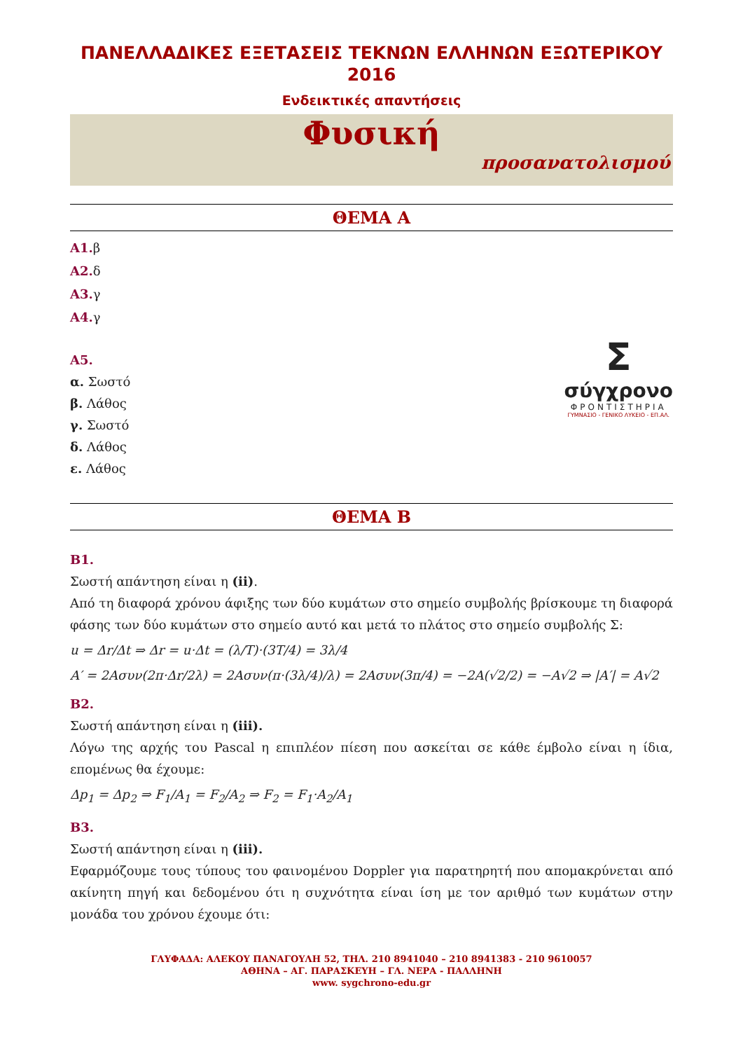ΠΑΝΕΛΛΑΔΙΚΕΣ ΕΞΕΤΑΣΕΙΣ ΤΕΚΝΩΝ ΕΛΛΗΝΩΝ ΕΞΩΤΕΡΙΚΟΥ 2016
Ενδεικτικές απαντήσεις
Φυσική
προσανατολισμού
ΘΕΜΑ Α
Α1. β
Α2. δ
Α3. γ
Α4. γ
Σ
σύγχρονο
ΦΡΟΝΤΙΣΤΗΡΙΑ
ΓΥΜΝΑΣΙΟ - ΓΕΝΙΚΟ ΛΥΚΕΙΟ - ΕΠ.ΑΛ.
Α5.
α. Σωστό
β. Λάθος
γ. Σωστό
δ. Λάθος
ε. Λάθος
ΘΕΜΑ Β
Β1.
Σωστή απάντηση είναι η (ii).
Από τη διαφορά χρόνου άφιξης των δύο κυμάτων στο σημείο συμβολής βρίσκουμε τη διαφορά φάσης των δύο κυμάτων στο σημείο αυτό και μετά το πλάτος στο σημείο συμβολής Σ:
u = Δr/Δt ⇒ Δr = u·Δt = (λ/T)·(3T/4) = 3λ/4
A′ = 2Aσυν(2π·Δr/2λ) = 2Aσυν(π·(3λ/4)/λ) = 2Aσυν(3π/4) = −2A(√2/2) = −A√2 ⇒ |A′| = A√2
Β2.
Σωστή απάντηση είναι η (iii).
Λόγω της αρχής του Pascal η επιπλέον πίεση που ασκείται σε κάθε έμβολο είναι η ίδια, επομένως θα έχουμε:
Δp<sub>1</sub> = Δp<sub>2</sub> ⇒ F<sub>1</sub>/A<sub>1</sub> = F<sub>2</sub>/A<sub>2</sub> ⇒ F<sub>2</sub> = F<sub>1</sub>·A<sub>2</sub>/A<sub>1</sub>
Β3.
Σωστή απάντηση είναι η (iii).
Εφαρμόζουμε τους τύπους του φαινομένου Doppler για παρατηρητή που απομακρύνεται από ακίνητη πηγή και δεδομένου ότι η συχνότητα είναι ίση με τον αριθμό των κυμάτων στην μονάδα του χρόνου έχουμε ότι:
ΓΛΥΦΑΔΑ: ΑΛΕΚΟΥ ΠΑΝΑΓΟΥΛΗ 52, ΤΗΛ. 210 8941040 – 210 8941383 - 210 9610057
ΑΘΗΝΑ – ΑΓ. ΠΑΡΑΣΚΕΥΗ – ΓΛ. ΝΕΡΑ - ΠΑΛΛΗΝΗ
www. sygchrono-edu.gr